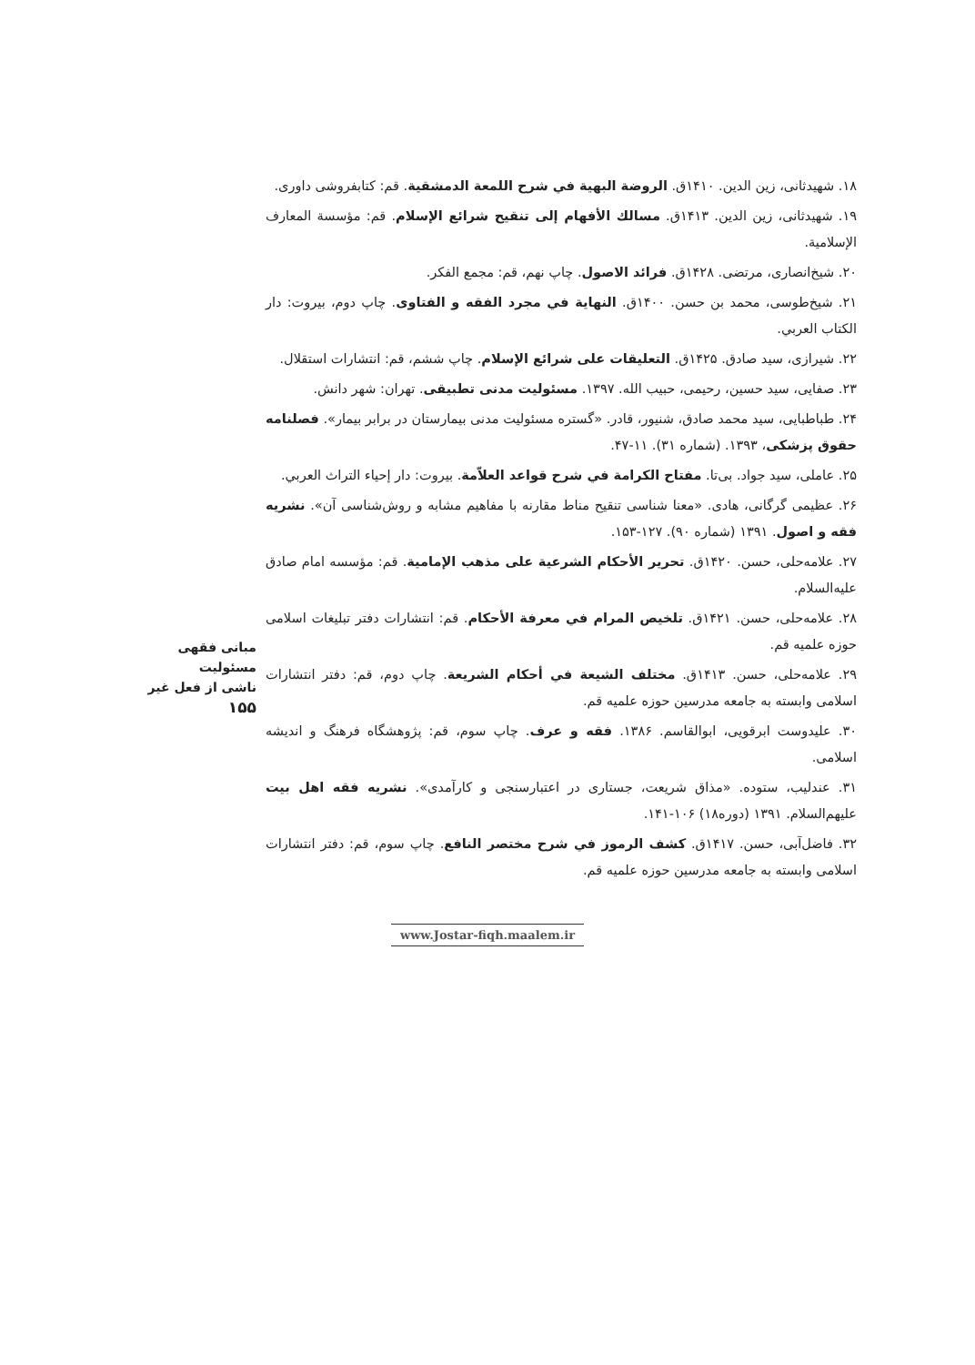۱۸. شهیدثانی، زین الدین. ۱۴۱۰ق. الروضة البهیة في شرح اللمعة الدمشقیة. قم: کتابفروشی داوری.
۱۹. شهیدثانی، زین الدین. ۱۴۱۳ق. مسالك الأفهام إلی تنقیح شرائع الإسلام. قم: مؤسسة المعارف الإسلامیة.
۲۰. شیخ‌انصاری، مرتضی. ۱۴۲۸ق. فرائد الاصول. چاپ نهم، قم: مجمع الفکر.
۲۱. شیخ‌طوسی، محمد بن حسن. ۱۴۰۰ق. النهایة في مجرد الفقه و الفتاوی. چاپ دوم، بیروت: دار الکتاب العربي.
۲۲. شیرازی، سید صادق. ۱۴۲۵ق. التعلیقات علی شرائع الإسلام. چاپ ششم، قم: انتشارات استقلال.
۲۳. صفایی، سید حسین، رحیمی، حبیب الله. ۱۳۹۷. مسئولیت مدنی تطبیقی. تهران: شهر دانش.
۲۴. طباطبایی، سید محمد صادق، شنیور، قادر. «گستره مسئولیت مدنی بیمارستان در برابر بیمار». فصلنامه حقوق پزشکی، ۱۳۹۳. (شماره ۳۱). ۱۱-۴۷.
۲۵. عاملی، سید جواد. بی‌تا. مفتاح الکرامة في شرح قواعد العلاّمة. بیروت: دار إحیاء التراث العربي.
۲۶. عظیمی گرگانی، هادی. «معنا شناسی تنقیح مناط مقارنه با مفاهیم مشابه و روش‌شناسی آن». نشریه فقه و اصول. ۱۳۹۱ (شماره ۹۰). ۱۲۷-۱۵۳.
۲۷. علامه‌حلی، حسن. ۱۴۲۰ق. تحریر الأحکام الشرعیة علی مذهب الإمامیة. قم: مؤسسه امام صادق علیه‌السلام.
۲۸. علامه‌حلی، حسن. ۱۴۲۱ق. تلخیص المرام في معرفة الأحکام. قم: انتشارات دفتر تبلیغات اسلامی حوزه علمیه قم.
۲۹. علامه‌حلی، حسن. ۱۴۱۳ق. مختلف الشیعة في أحکام الشریعة. چاپ دوم، قم: دفتر انتشارات اسلامی وابسته به جامعه مدرسین حوزه علمیه قم.
۳۰. علیدوست ابرقویی، ابوالقاسم. ۱۳۸۶. فقه و عرف. چاپ سوم، قم: پژوهشگاه فرهنگ و اندیشه اسلامی.
۳۱. عندلیب، ستوده. «مذاق شریعت، جستاری در اعتبارسنجی و کارآمدی». نشریه فقه اهل بیت علیهم‌السلام. ۱۳۹۱ (دوره۱۸) ۱۰۶-۱۴۱.
۳۲. فاضل‌آبی، حسن. ۱۴۱۷ق. کشف الرموز في شرح مختصر النافع. چاپ سوم، قم: دفتر انتشارات اسلامی وابسته به جامعه مدرسین حوزه علمیه قم.
مبانی فقهی مسئولیت
ناشی از فعل غیر
۱۵۵
www.Jostar-fiqh.maalem.ir